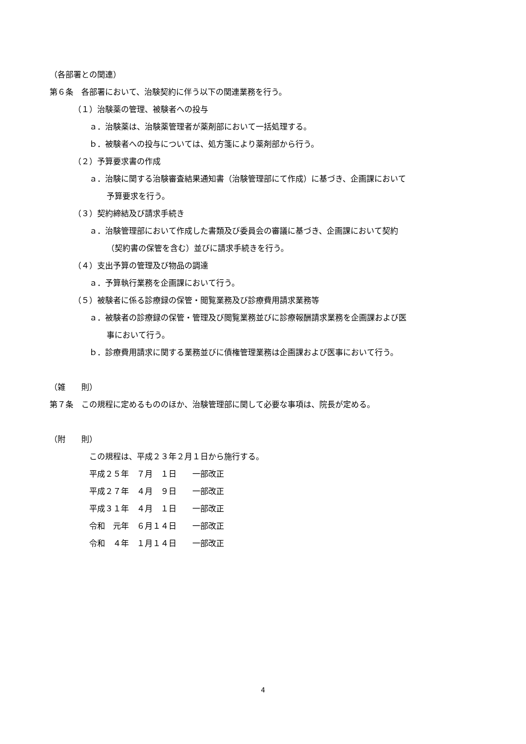（各部署との関連）
第６条　各部署において、治験契約に伴う以下の関連業務を行う。
（１）治験薬の管理、被験者への投与
ａ．治験薬は、治験薬管理者が薬剤部において一括処理する。
ｂ．被験者への投与については、処方箋により薬剤部から行う。
（２）予算要求書の作成
ａ．治験に関する治験審査結果通知書（治験管理部にて作成）に基づき、企画課において
予算要求を行う。
（３）契約締結及び請求手続き
ａ．治験管理部において作成した書類及び委員会の審議に基づき、企画課において契約
（契約書の保管を含む）並びに請求手続きを行う。
（４）支出予算の管理及び物品の調達
ａ．予算執行業務を企画課において行う。
（５）被験者に係る診療録の保管・閲覧業務及び診療費用請求業務等
ａ．被験者の診療録の保管・管理及び閲覧業務並びに診療報酬請求業務を企画課および医
事において行う。
ｂ．診療費用請求に関する業務並びに債権管理業務は企画課および医事において行う。
（雑　　則）
第７条　この規程に定めるもののほか、治験管理部に関して必要な事項は、院長が定める。
（附　　則）
この規程は、平成２３年２月１日から施行する。
平成２５年　７月　１日　　一部改正
平成２７年　４月　９日　　一部改正
平成３１年　４月　１日　　一部改正
令和　元年　６月１４日　　一部改正
令和　４年　１月１４日　　一部改正
4